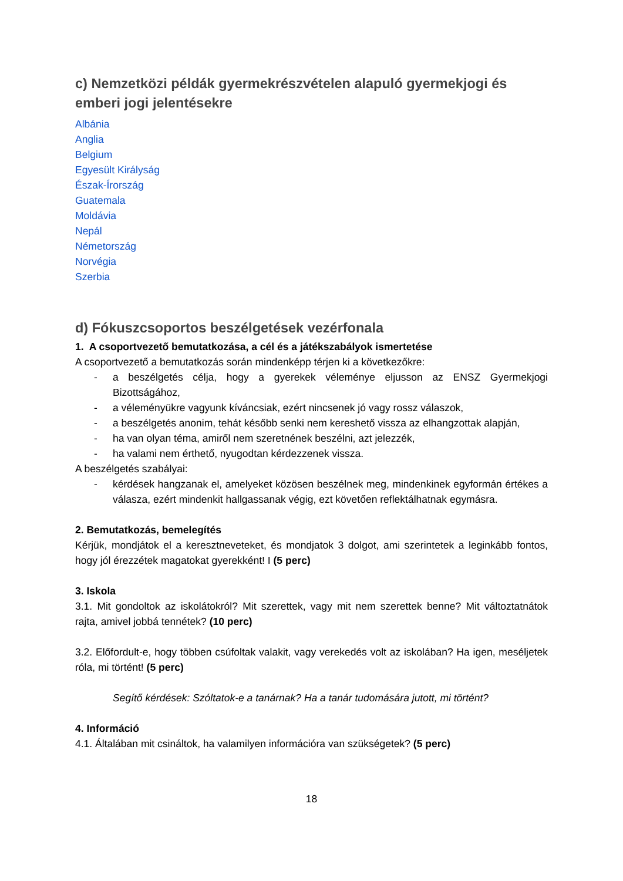c) Nemzetközi példák gyermekrészvételen alapuló gyermekjogi és emberi jogi jelentésekre
Albánia
Anglia
Belgium
Egyesült Királyság
Észak-Írország
Guatemala
Moldávia
Nepál
Németország
Norvégia
Szerbia
d) Fókuszcsoportos beszélgetések vezérfonala
1. A csoportvezető bemutatkozása, a cél és a játékszabályok ismertetése
A csoportvezető a bemutatkozás során mindenképp térjen ki a következőkre:
- a beszélgetés célja, hogy a gyerekek véleménye eljusson az ENSZ Gyermekjogi Bizottságához,
- a véleményükre vagyunk kíváncsiak, ezért nincsenek jó vagy rossz válaszok,
- a beszélgetés anonim, tehát később senki nem kereshető vissza az elhangzottak alapján,
- ha van olyan téma, amiről nem szeretnének beszélni, azt jelezzék,
- ha valami nem érthető, nyugodtan kérdezzenek vissza.
A beszélgetés szabályai:
- kérdések hangzanak el, amelyeket közösen beszélnek meg, mindenkinek egyformán értékes a válasza, ezért mindenkit hallgassanak végig, ezt követően reflektálhatnak egymásra.
2. Bemutatkozás, bemelegítés
Kérjük, mondjátok el a keresztneveteket, és mondjatok 3 dolgot, ami szerintetek a leginkább fontos, hogy jól érezzétek magatokat gyerekként! I (5 perc)
3. Iskola
3.1. Mit gondoltok az iskolátokról? Mit szerettek, vagy mit nem szerettek benne? Mit változtatnátok rajta, amivel jobbá tennétek? (10 perc)
3.2. Előfordult-e, hogy többen csúfoltak valakit, vagy verekedés volt az iskolában? Ha igen, meséljetek róla, mi történt! (5 perc)
Segítő kérdések: Szóltatok-e a tanárnak? Ha a tanár tudomására jutott, mi történt?
4. Információ
4.1. Általában mit csináltok, ha valamilyen információra van szükségetek? (5 perc)
18